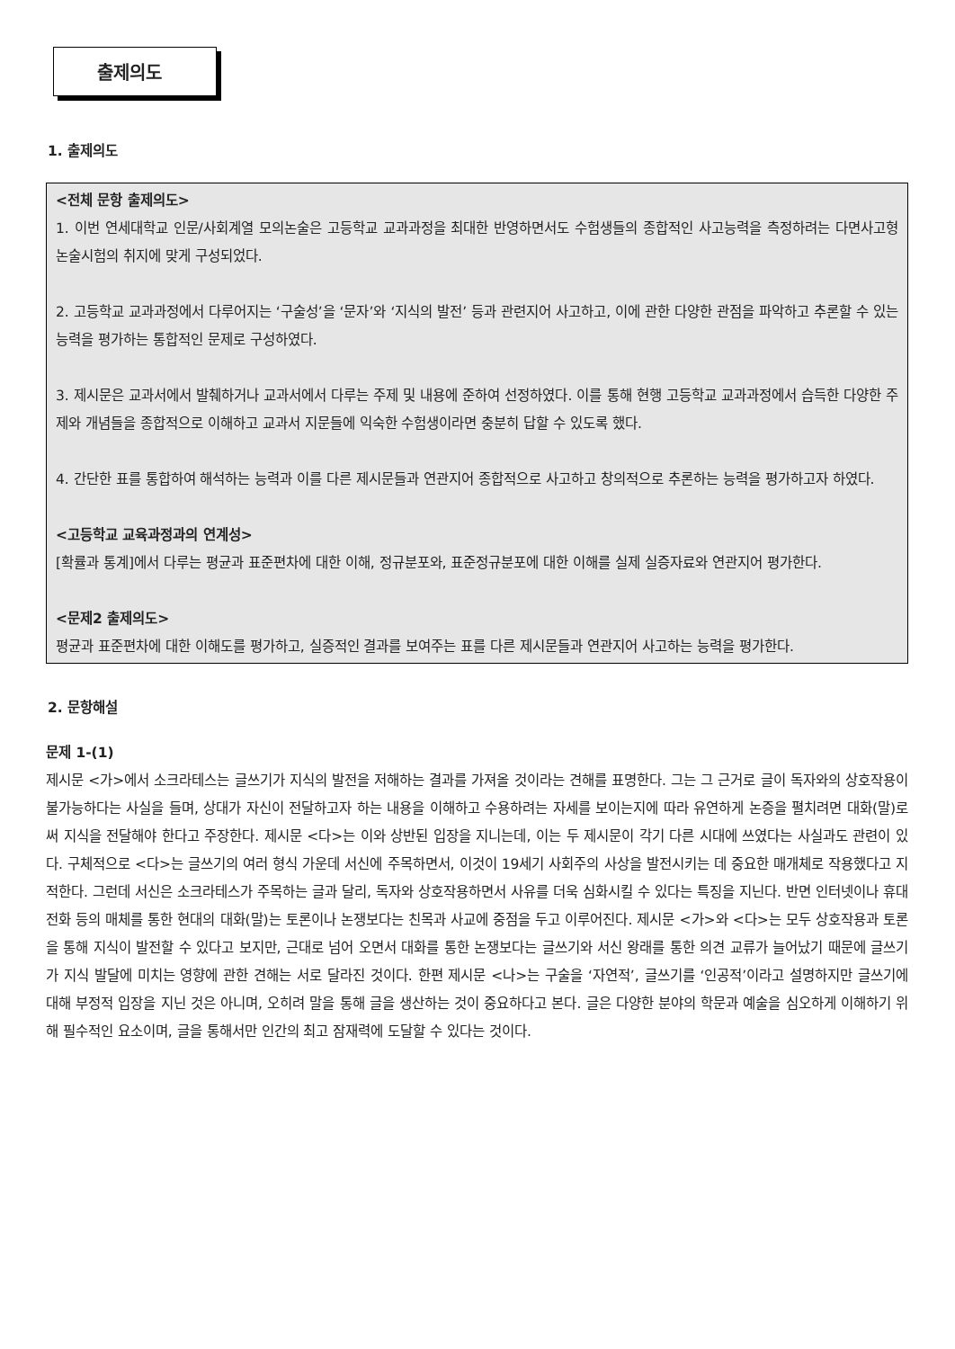출제의도
1. 출제의도
<전체 문항 출제의도>
1. 이번 연세대학교 인문/사회계열 모의논술은 고등학교 교과과정을 최대한 반영하면서도 수험생들의 종합적인 사고능력을 측정하려는 다면사고형 논술시험의 취지에 맞게 구성되었다.
2. 고등학교 교과과정에서 다루어지는 ‘구술성’을 ‘문자’와 ‘지식의 발전’ 등과 관련지어 사고하고, 이에 관한 다양한 관점을 파악하고 추론할 수 있는 능력을 평가하는 통합적인 문제로 구성하였다.
3. 제시문은 교과서에서 발췌하거나 교과서에서 다루는 주제 및 내용에 준하여 선정하였다. 이를 통해 현행 고등학교 교과과정에서 습득한 다양한 주제와 개념들을 종합적으로 이해하고 교과서 지문들에 익숙한 수험생이라면 충분히 답할 수 있도록 했다.
4. 간단한 표를 통합하여 해석하는 능력과 이를 다른 제시문들과 연관지어 종합적으로 사고하고 창의적으로 추론하는 능력을 평가하고자 하였다.
<고등학교 교육과정과의 연계성>
[확률과 통계]에서 다루는 평균과 표준편차에 대한 이해, 정규분포와, 표준정규분포에 대한 이해를 실제 실증자료와 연관지어 평가한다.
<문제2 출제의도>
평균과 표준편차에 대한 이해도를 평가하고, 실증적인 결과를 보여주는 표를 다른 제시문들과 연관지어 사고하는 능력을 평가한다.
2. 문항해설
문제 1-(1)
제시문 <가>에서 소크라테스는 글쓰기가 지식의 발전을 저해하는 결과를 가져올 것이라는 견해를 표명한다. 그는 그 근거로 글이 독자와의 상호작용이 불가능하다는 사실을 들며, 상대가 자신이 전달하고자 하는 내용을 이해하고 수용하려는 자세를 보이는지에 따라 유연하게 논증을 펼치려면 대화(말)로써 지식을 전달해야 한다고 주장한다. 제시문 <다>는 이와 상반된 입장을 지니는데, 이는 두 제시문이 각기 다른 시대에 쓰였다는 사실과도 관련이 있다. 구체적으로 <다>는 글쓰기의 여러 형식 가운데 서신에 주목하면서, 이것이 19세기 사회주의 사상을 발전시키는 데 중요한 매개체로 작용했다고 지적한다. 그런데 서신은 소크라테스가 주목하는 글과 달리, 독자와 상호작용하면서 사유를 더욱 심화시킬 수 있다는 특징을 지닌다. 반면 인터넷이나 휴대전화 등의 매체를 통한 현대의 대화(말)는 토론이나 논쟁보다는 친목과 사교에 중점을 두고 이루어진다. 제시문 <가>와 <다>는 모두 상호작용과 토론을 통해 지식이 발전할 수 있다고 보지만, 근대로 넘어 오면서 대화를 통한 논쟁보다는 글쓰기와 서신 왕래를 통한 의견 교류가 늘어났기 때문에 글쓰기가 지식 발달에 미치는 영향에 관한 견해는 서로 달라진 것이다. 한편 제시문 <나>는 구술을 ‘자연적’, 글쓰기를 ‘인공적’이라고 설명하지만 글쓰기에 대해 부정적 입장을 지닌 것은 아니며, 오히려 말을 통해 글을 생산하는 것이 중요하다고 본다. 글은 다양한 분야의 학문과 예술을 심오하게 이해하기 위해 필수적인 요소이며, 글을 통해서만 인간의 최고 잠재력에 도달할 수 있다는 것이다.